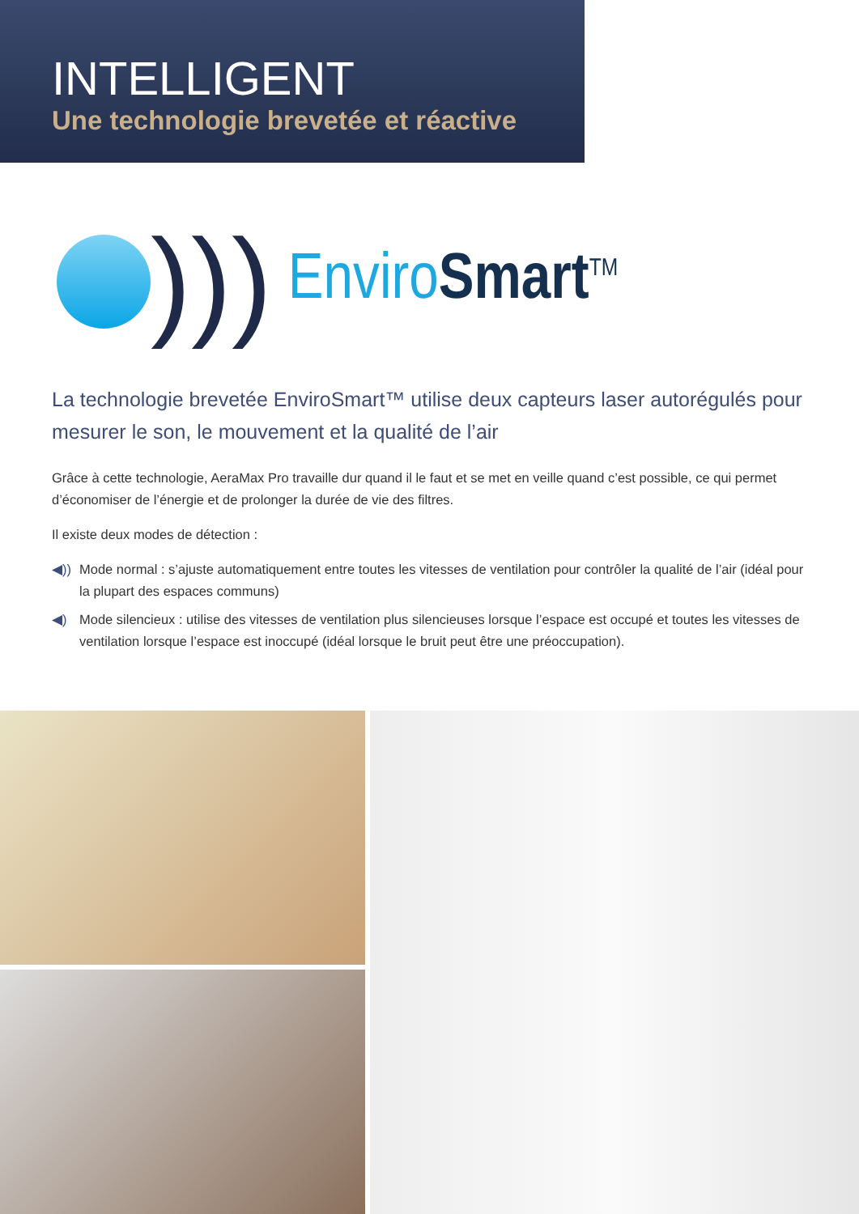INTELLIGENT
Une technologie brevetée et réactive
)))
Enviro Smart<sup>TM</sup>
La technologie brevetée EnviroSmart™ utilise deux capteurs laser autorégulés pour mesurer le son, le mouvement et la qualité de l’air
Grâce à cette technologie, AeraMax Pro travaille dur quand il le faut et se met en veille quand c’est possible, ce qui permet d’économiser de l’énergie et de prolonger la durée de vie des filtres.
Il existe deux modes de détection :
◀)) Mode normal : s’ajuste automatiquement entre toutes les vitesses de ventilation pour contrôler la qualité de l’air (idéal pour la plupart des espaces communs)
◀) Mode silencieux : utilise des vitesses de ventilation plus silencieuses lorsque l’espace est occupé et toutes les vitesses de ventilation lorsque l’espace est inoccupé (idéal lorsque le bruit peut être une préoccupation).